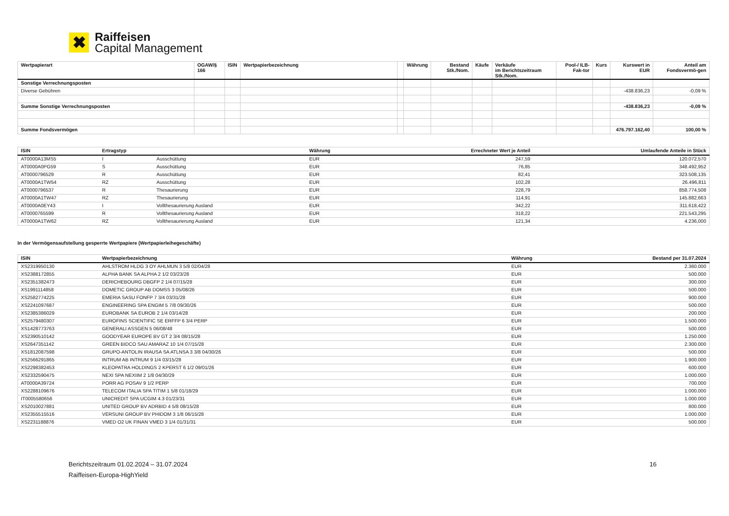✖
Raiffeisen
Capital Management
| Wertpapierart | OGAW/§ 166 | ISIN | Wertpapierbezeichnung | | Währung | Bestand Stk./Nom. | Käufe | Verkäufe im Berichtszeitraum Stk./Nom. | Pool-/ ILB-Fak-tor | Kurs | Kurswert in EUR | Anteil am Fondsvermö-gen |
| --- | --- | --- | --- | --- | --- | --- | --- | --- | --- | --- | --- | --- |
| Sonstige Verrechnungsposten | | | | | | | | | | | | |
| Diverse Gebühren | | | | | | | | | | | -438.836,23 | -0,09 % |
| Summe Sonstige Verrechnungsposten | | | | | | | | | | | -438.836,23 | -0,09 % |
| Summe Fondsvermögen | | | | | | | | | | | 476.797.162,40 | 100,00 % |
| ISIN | Ertragstyp | | Währung | Errechneter Wert je Anteil | Umlaufende Anteile in Stück |
| --- | --- | --- | --- | --- | --- |
| AT0000A13MS5 | I | Ausschüttung | EUR | 247,59 | 120.072,570 |
| AT0000A0PG59 | S | Ausschüttung | EUR | 76,85 | 348.492,952 |
| AT0000796529 | R | Ausschüttung | EUR | 82,41 | 323.508,135 |
| AT0000A1TW54 | RZ | Ausschüttung | EUR | 102,28 | 26.496,811 |
| AT0000796537 | R | Thesaurierung | EUR | 228,79 | 858.774,508 |
| AT0000A1TW47 | RZ | Thesaurierung | EUR | 114,91 | 145.882,663 |
| AT0000A0EY43 | I | Vollthesaurierung Ausland | EUR | 342,22 | 311.618,422 |
| AT0000765599 | R | Vollthesaurierung Ausland | EUR | 318,22 | 221.543,295 |
| AT0000A1TW62 | RZ | Vollthesaurierung Ausland | EUR | 121,34 | 4.236,000 |
In der Vermögensaufstellung gesperrte Wertpapiere (Wertpapierleihegeschäfte)
| ISIN | Wertpapierbezeichnung | Währung | Bestand per 31.07.2024 |
| --- | --- | --- | --- |
| XS2319950130 | AHLSTROM HLDG 3 OY AHLMUN 3 5/8 02/04/28 | EUR | 2.360.000 |
| XS2388172855 | ALPHA BANK SA ALPHA 2 1/2 03/23/28 | EUR | 500.000 |
| XS2351382473 | DERICHEBOURG DBGFP 2 1/4 07/15/28 | EUR | 300.000 |
| XS1991114858 | DOMETIC GROUP AB DOMSS 3 05/08/26 | EUR | 500.000 |
| XS2582774225 | EMERIA SASU FONFP 7 3/4 03/31/28 | EUR | 900.000 |
| XS2241097687 | ENGINEERING SPA ENGIM 5 7/8 09/30/26 | EUR | 500.000 |
| XS2385386029 | EUROBANK SA EUROB 2 1/4 03/14/28 | EUR | 200.000 |
| XS2579480307 | EUROFINS SCIENTIFIC SE ERFFP 6 3/4 PERP | EUR | 1.500.000 |
| XS1428773763 | GENERALI ASSGEN 5 06/08/48 | EUR | 500.000 |
| XS2390510142 | GOODYEAR EUROPE BV GT 2 3/4 08/15/28 | EUR | 1.250.000 |
| XS2647351142 | GREEN BIDCO SAU AMARAZ 10 1/4 07/15/28 | EUR | 2.300.000 |
| XS1812087598 | GRUPO-ANTOLIN IRAUSA SA ATLNSA 3 3/8 04/30/26 | EUR | 500.000 |
| XS2566291865 | INTRUM AB INTRUM 9 1/4 03/15/28 | EUR | 1.900.000 |
| XS2298382453 | KLEOPATRA HOLDINGS 2 KPERST 6 1/2 09/01/26 | EUR | 600.000 |
| XS2332590475 | NEXI SPA NEXIIM 2 1/8 04/30/29 | EUR | 1.000.000 |
| AT0000A39724 | PORR AG POSAV 9 1/2 PERP | EUR | 700.000 |
| XS2288109676 | TELECOM ITALIA SPA TITIM 1 5/8 01/18/29 | EUR | 1.000.000 |
| IT0005580656 | UNICREDIT SPA UCGIM 4.3 01/23/31 | EUR | 1.000.000 |
| XS2010027881 | UNITED GROUP BV ADRBID 4 5/8 08/15/28 | EUR | 800.000 |
| XS2355515516 | VERSUNI GROUP BV PHIDOM 3 1/8 06/15/28 | EUR | 1.000.000 |
| XS2231188876 | VMED O2 UK FINAN VMED 3 1/4 01/31/31 | EUR | 500.000 |
Berichtszeitraum 01.02.2024 – 31.07.2024 16
Raiffeisen-Europa-HighYield